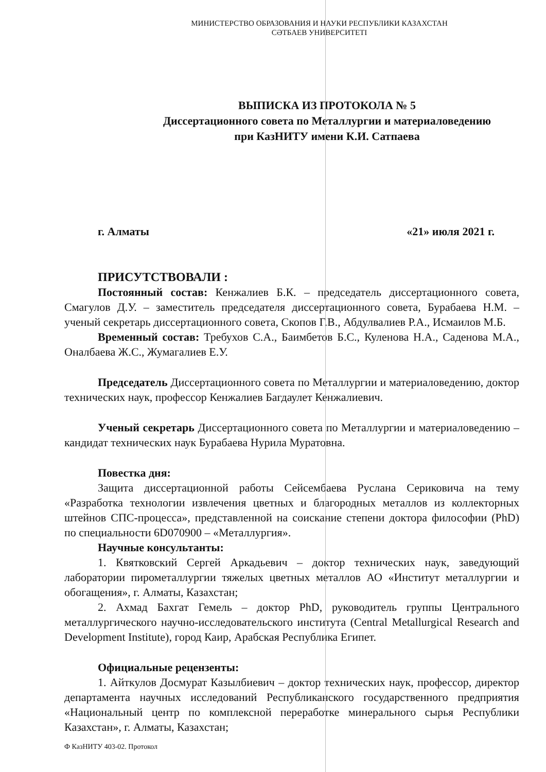МИНИСТЕРСТВО ОБРАЗОВАНИЯ И НАУКИ РЕСПУБЛИКИ КАЗАХСТАН
СӘТБАЕВ УНИВЕРСИТЕТІ
ВЫПИСКА ИЗ ПРОТОКОЛА № 5
Диссертационного совета по Металлургии и материаловедению
при КазНИТУ имени К.И. Сатпаева
г. Алматы «21» июля 2021 г.
ПРИСУТСТВОВАЛИ :
Постоянный состав: Кенжалиев Б.К. – председатель диссертационного совета, Смагулов Д.У. – заместитель председателя диссертационного совета, Бурабаева Н.М. – ученый секретарь диссертационного совета, Скопов Г.В., Абдулвалиев Р.А., Исмаилов М.Б.
Временный состав: Требухов С.А., Баимбетов Б.С., Куленова Н.А., Саденова М.А., Оналбаева Ж.С., Жумагалиев Е.У.
Председатель Диссертационного совета по Металлургии и материаловедению, доктор технических наук, профессор Кенжалиев Багдаулет Кенжалиевич.
Ученый секретарь Диссертационного совета по Металлургии и материаловедению – кандидат технических наук Бурабаева Нурила Муратовна.
Повестка дня:
Защита диссертационной работы Сейсембаева Руслана Сериковича на тему «Разработка технологии извлечения цветных и благородных металлов из коллекторных штейнов СПС-процесса», представленной на соискание степени доктора философии (PhD) по специальности 6D070900 – «Металлургия».
Научные консультанты:
1. Квятковский Сергей Аркадьевич – доктор технических наук, заведующий лаборатории пирометаллургии тяжелых цветных металлов АО «Институт металлургии и обогащения», г. Алматы, Казахстан;
2. Ахмад Бахгат Гемель – доктор PhD, руководитель группы Центрального металлургического научно-исследовательского института (Central Metallurgical Research and Development Institute), город Каир, Арабская Республика Египет.
Официальные рецензенты:
1. Айткулов Досмурат Казылбиевич – доктор технических наук, профессор, директор департамента научных исследований Республиканского государственного предприятия «Национальный центр по комплексной переработке минерального сырья Республики Казахстан», г. Алматы, Казахстан;
Ф КазНИТУ 403-02. Протокол